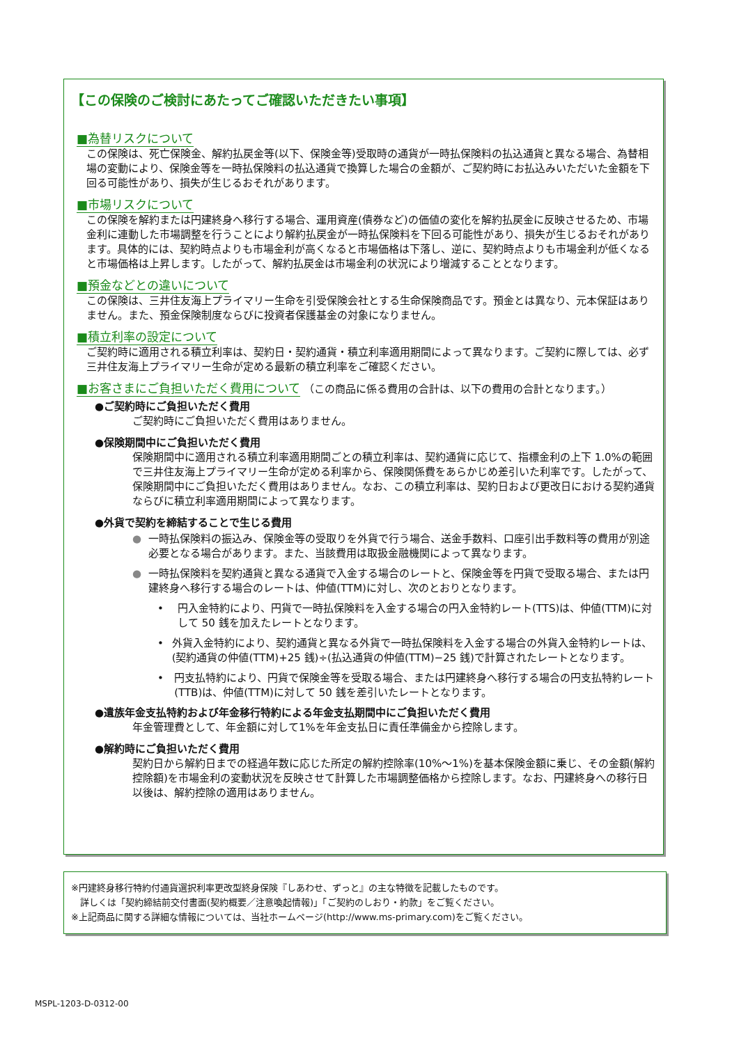【この保険のご検討にあたってご確認いただきたい事項】
■為替リスクについて
この保険は、死亡保険金、解約払戻金等(以下、保険金等)受取時の通貨が一時払保険料の払込通貨と異なる場合、為替相場の変動により、保険金等を一時払保険料の払込通貨で換算した場合の金額が、ご契約時にお払込みいただいた金額を下回る可能性があり、損失が生じるおそれがあります。
■市場リスクについて
この保険を解約または円建終身へ移行する場合、運用資産(債券など)の価値の変化を解約払戻金に反映させるため、市場金利に連動した市場調整を行うことにより解約払戻金が一時払保険料を下回る可能性があり、損失が生じるおそれがあります。具体的には、契約時点よりも市場金利が高くなると市場価格は下落し、逆に、契約時点よりも市場金利が低くなると市場価格は上昇します。したがって、解約払戻金は市場金利の状況により増減することとなります。
■預金などとの違いについて
この保険は、三井住友海上プライマリー生命を引受保険会社とする生命保険商品です。預金とは異なり、元本保証はありません。また、預金保険制度ならびに投資者保護基金の対象になりません。
■積立利率の設定について
ご契約時に適用される積立利率は、契約日・契約通貨・積立利率適用期間によって異なります。ご契約に際しては、必ず三井住友海上プライマリー生命が定める最新の積立利率をご確認ください。
■お客さまにご負担いただく費用について
（この商品に係る費用の合計は、以下の費用の合計となります。）
●ご契約時にご負担いただく費用
ご契約時にご負担いただく費用はありません。
●保険期間中にご負担いただく費用
保険期間中に適用される積立利率適用期間ごとの積立利率は、契約通貨に応じて、指標金利の上下 1.0%の範囲で三井住友海上プライマリー生命が定める利率から、保険関係費をあらかじめ差引いた利率です。したがって、保険期間中にご負担いただく費用はありません。なお、この積立利率は、契約日および更改日における契約通貨ならびに積立利率適用期間によって異なります。
●外貨で契約を締結することで生じる費用
● 一時払保険料の振込み、保険金等の受取りを外貨で行う場合、送金手数料、口座引出手数料等の費用が別途必要となる場合があります。また、当該費用は取扱金融機関によって異なります。
● 一時払保険料を契約通貨と異なる通貨で入金する場合のレートと、保険金等を円貨で受取る場合、または円建終身へ移行する場合のレートは、仲値(TTM)に対し、次のとおりとなります。
• 円入金特約により、円貨で一時払保険料を入金する場合の円入金特約レート(TTS)は、仲値(TTM)に対して 50 銭を加えたレートとなります。
• 外貨入金特約により、契約通貨と異なる外貨で一時払保険料を入金する場合の外貨入金特約レートは、(契約通貨の仲値(TTM)+25 銭)÷(払込通貨の仲値(TTM)−25 銭)で計算されたレートとなります。
• 円支払特約により、円貨で保険金等を受取る場合、または円建終身へ移行する場合の円支払特約レート(TTB)は、仲値(TTM)に対して 50 銭を差引いたレートとなります。
●遺族年金支払特約および年金移行特約による年金支払期間中にご負担いただく費用
年金管理費として、年金額に対して1%を年金支払日に責任準備金から控除します。
●解約時にご負担いただく費用
契約日から解約日までの経過年数に応じた所定の解約控除率(10%～1%)を基本保険金額に乗じ、その金額(解約控除額)を市場金利の変動状況を反映させて計算した市場調整価格から控除します。なお、円建終身への移行日以後は、解約控除の適用はありません。
※円建終身移行特約付通貨選択利率更改型終身保険『しあわせ、ずっと』の主な特徴を記載したものです。
　詳しくは「契約締結前交付書面(契約概要／注意喚起情報)」「ご契約のしおり・約款」をご覧ください。
※上記商品に関する詳細な情報については、当社ホームページ(http://www.ms-primary.com)をご覧ください。
MSPL-1203-D-0312-00